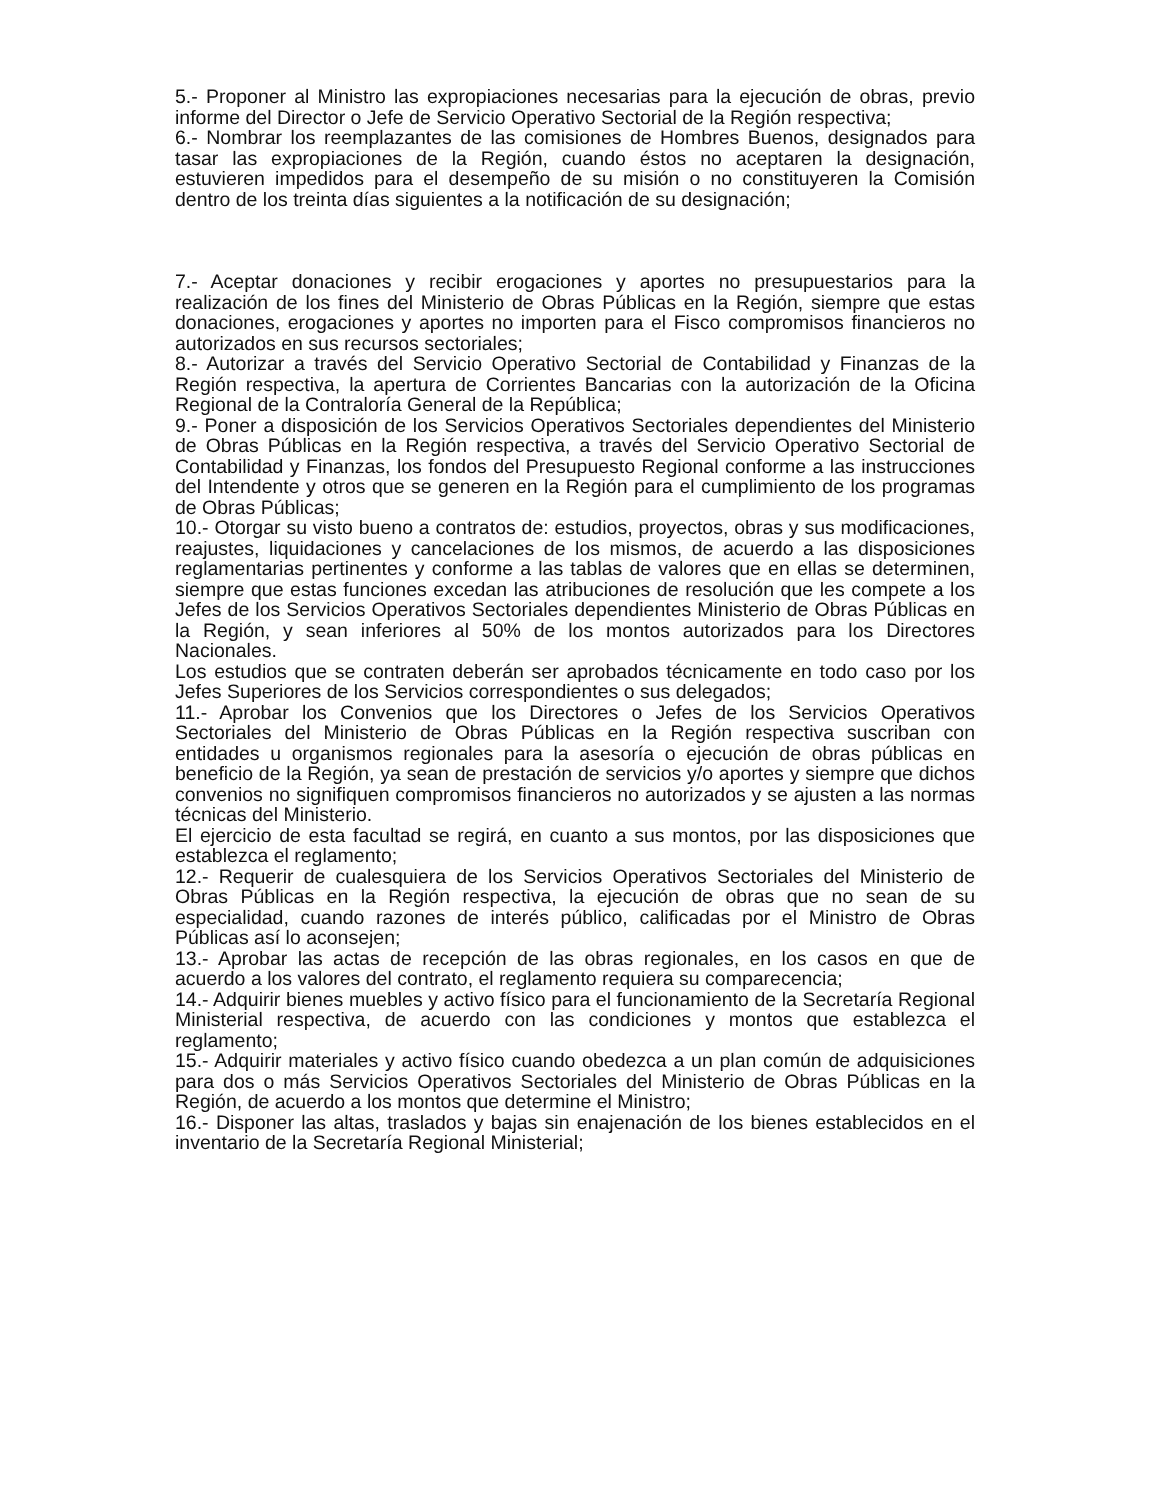5.- Proponer al Ministro las expropiaciones necesarias para la ejecución de obras, previo informe del Director o Jefe de Servicio Operativo Sectorial de la Región respectiva;
6.- Nombrar los reemplazantes de las comisiones de Hombres Buenos, designados para tasar las expropiaciones de la Región, cuando éstos no aceptaren la designación, estuvieren impedidos para el desempeño de su misión o no constituyeren la Comisión dentro de los treinta días siguientes a la notificación de su designación;
7.- Aceptar donaciones y recibir erogaciones y aportes no presupuestarios para la realización de los fines del Ministerio de Obras Públicas en la Región, siempre que estas donaciones, erogaciones y aportes no importen para el Fisco compromisos financieros no autorizados en sus recursos sectoriales;
8.- Autorizar a través del Servicio Operativo Sectorial de Contabilidad y Finanzas de la Región respectiva, la apertura de Corrientes Bancarias con la autorización de la Oficina Regional de la Contraloría General de la República;
9.- Poner a disposición de los Servicios Operativos Sectoriales dependientes del Ministerio de Obras Públicas en la Región respectiva, a través del Servicio Operativo Sectorial de Contabilidad y Finanzas, los fondos del Presupuesto Regional conforme a las instrucciones del Intendente y otros que se generen en la Región para el cumplimiento de los programas de Obras Públicas;
10.- Otorgar su visto bueno a contratos de: estudios, proyectos, obras y sus modificaciones, reajustes, liquidaciones y cancelaciones de los mismos, de acuerdo a las disposiciones reglamentarias pertinentes y conforme a las tablas de valores que en ellas se determinen, siempre que estas funciones excedan las atribuciones de resolución que les compete a los Jefes de los Servicios Operativos Sectoriales dependientes Ministerio de Obras Públicas en la Región, y sean inferiores al 50% de los montos autorizados para los Directores Nacionales.
Los estudios que se contraten deberán ser aprobados técnicamente en todo caso por los Jefes Superiores de los Servicios correspondientes o sus delegados;
11.- Aprobar los Convenios que los Directores o Jefes de los Servicios Operativos Sectoriales del Ministerio de Obras Públicas en la Región respectiva suscriban con entidades u organismos regionales para la asesoría o ejecución de obras públicas en beneficio de la Región, ya sean de prestación de servicios y/o aportes y siempre que dichos convenios no signifiquen compromisos financieros no autorizados y se ajusten a las normas técnicas del Ministerio.
El ejercicio de esta facultad se regirá, en cuanto a sus montos, por las disposiciones que establezca el reglamento;
12.- Requerir de cualesquiera de los Servicios Operativos Sectoriales del Ministerio de Obras Públicas en la Región respectiva, la ejecución de obras que no sean de su especialidad, cuando razones de interés público, calificadas por el Ministro de Obras Públicas así lo aconsejen;
13.- Aprobar las actas de recepción de las obras regionales, en los casos en que de acuerdo a los valores del contrato, el reglamento requiera su comparecencia;
14.- Adquirir bienes muebles y activo físico para el funcionamiento de la Secretaría Regional Ministerial respectiva, de acuerdo con las condiciones y montos que establezca el reglamento;
15.- Adquirir materiales y activo físico cuando obedezca a un plan común de adquisiciones para dos o más Servicios Operativos Sectoriales del Ministerio de Obras Públicas en la Región, de acuerdo a los montos que determine el Ministro;
16.- Disponer las altas, traslados y bajas sin enajenación de los bienes establecidos en el inventario de la Secretaría Regional Ministerial;